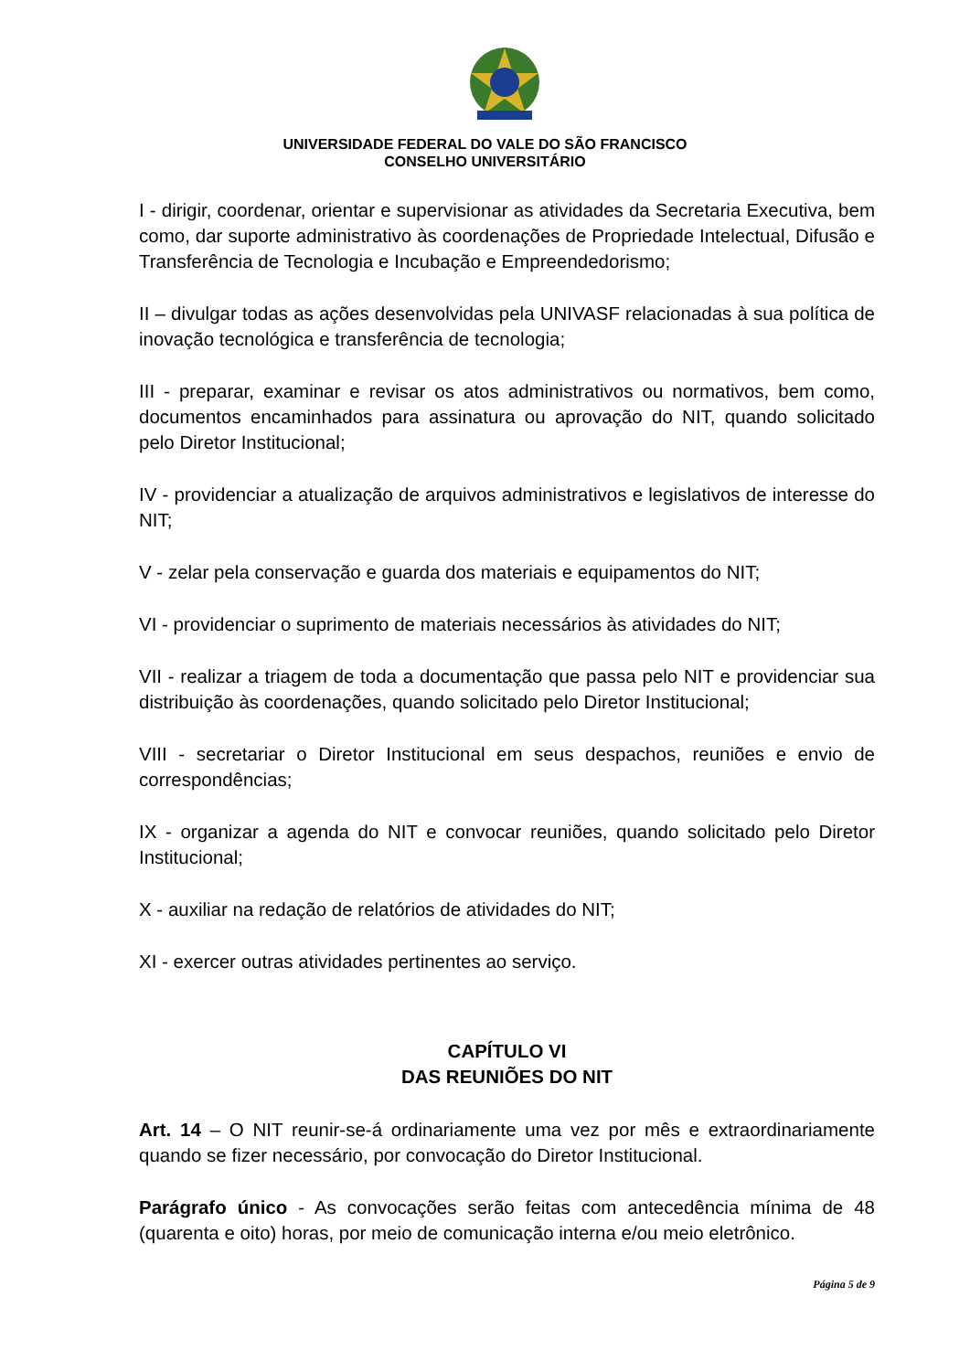UNIVERSIDADE FEDERAL DO VALE DO SÃO FRANCISCO
CONSELHO UNIVERSITÁRIO
I - dirigir, coordenar, orientar e supervisionar as atividades da Secretaria Executiva, bem como, dar suporte administrativo às coordenações de Propriedade Intelectual, Difusão e Transferência de Tecnologia e Incubação e Empreendedorismo;
II – divulgar todas as ações desenvolvidas pela UNIVASF relacionadas à sua política de inovação tecnológica e transferência de tecnologia;
III - preparar, examinar e revisar os atos administrativos ou normativos, bem como, documentos encaminhados para assinatura ou aprovação do NIT, quando solicitado pelo Diretor Institucional;
IV - providenciar a atualização de arquivos administrativos e legislativos de interesse do NIT;
V - zelar pela conservação e guarda dos materiais e equipamentos do NIT;
VI - providenciar o suprimento de materiais necessários às atividades do NIT;
VII - realizar a triagem de toda a documentação que passa pelo NIT e providenciar sua distribuição às coordenações, quando solicitado pelo Diretor Institucional;
VIII - secretariar o Diretor Institucional em seus despachos, reuniões e envio de correspondências;
IX - organizar a agenda do NIT e convocar reuniões, quando solicitado pelo Diretor Institucional;
X - auxiliar na redação de relatórios de atividades do NIT;
XI - exercer outras atividades pertinentes ao serviço.
CAPÍTULO VI
DAS REUNIÕES DO NIT
Art. 14 – O NIT reunir-se-á ordinariamente uma vez por mês e extraordinariamente quando se fizer necessário, por convocação do Diretor Institucional.
Parágrafo único - As convocações serão feitas com antecedência mínima de 48 (quarenta e oito) horas, por meio de comunicação interna e/ou meio eletrônico.
Página 5 de 9